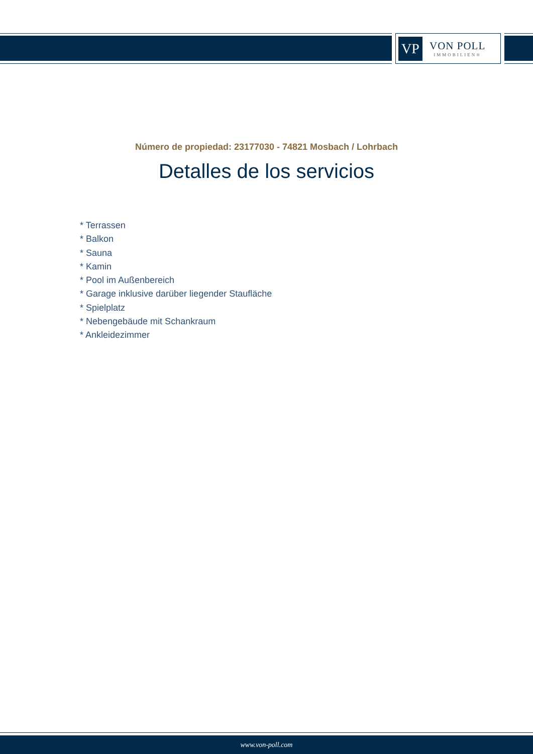VP
VON POLL
IMMOBILIEN®
Número de propiedad: 23177030 - 74821 Mosbach / Lohrbach
Detalles de los servicios
* Terrassen
* Balkon
* Sauna
* Kamin
* Pool im Außenbereich
* Garage inklusive darüber liegender Staufläche
* Spielplatz
* Nebengebäude mit Schankraum
* Ankleidezimmer
www.von-poll.com